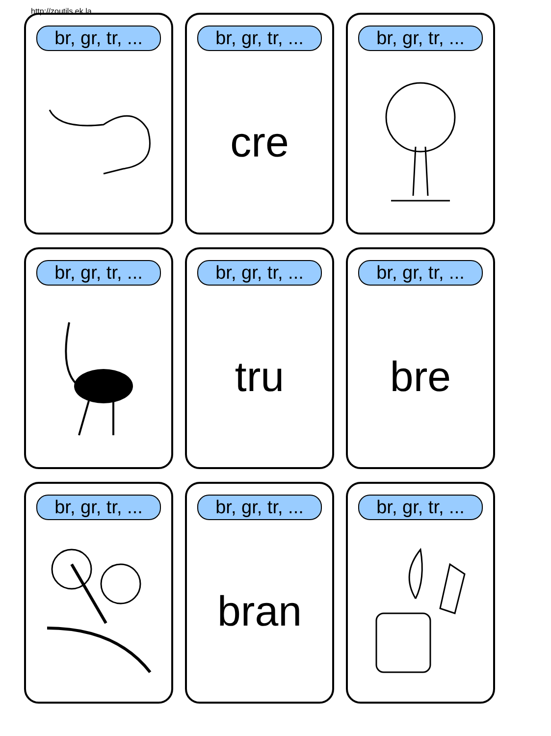http://zoutils.ek.la
br, gr, tr, ...
br, gr, tr, ...
cre
br, gr, tr, ...
br, gr, tr, ...
br, gr, tr, ...
tru
br, gr, tr, ...
bre
br, gr, tr, ...
br, gr, tr, ...
bran
br, gr, tr, ...